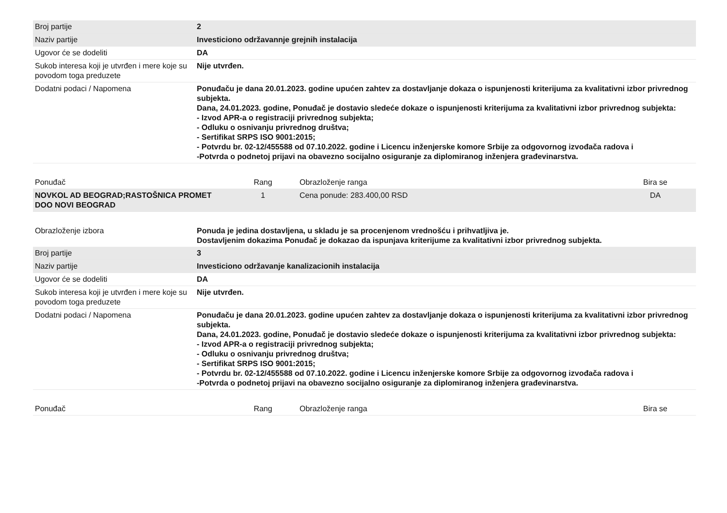| Broj partije | 2 |
| Naziv partije | Investiciono održavannje grejnih instalacija |
| Ugovor će se dodeliti | DA |
| Sukob interesa koji je utvrđen i mere koje su povodom toga preduzete | Nije utvrđen. |
| Dodatni podaci / Napomena | Ponuđaču je dana 20.01.2023. godine upućen zahtev za dostavljanje dokaza o ispunjenosti kriterijuma za kvalitativni izbor privrednog subjekta. Dana, 24.01.2023. godine, Ponuđač je dostavio sledeće dokaze o ispunjenosti kriterijuma za kvalitativni izbor privrednog subjekta: - Izvod APR-a o registraciji privrednog subjekta; - Odluku o osnivanju privrednog društva; - Sertifikat SRPS ISO 9001:2015; - Potvrdu br. 02-12/455588 od 07.10.2022. godine i Licencu inženjerske komore Srbije za odgovornog izvođača radova i -Potvrda o podnetoj prijavi na obavezno socijalno osiguranje za diplomiranog inženjera građevinarstva. |
| Ponuđač | Rang | Obrazloženje ranga | Bira se |
| NOVKOL AD BEOGRAD;RASTOŠNICA PROMET DOO NOVI BEOGRAD | 1 | Cena ponude: 283.400,00 RSD | DA |
| Obrazloženje izbora | Ponuda je jedina dostavljena, u skladu je sa procenjenom vrednošću i prihvatljiva je. Dostavljenim dokazima Ponuđač je dokazao da ispunjava kriterijume za kvalitativni izbor privrednog subjekta. |
| Broj partije | 3 |
| Naziv partije | Investiciono održavanje kanalizacionih instalacija |
| Ugovor će se dodeliti | DA |
| Sukob interesa koji je utvrđen i mere koje su povodom toga preduzete | Nije utvrđen. |
| Dodatni podaci / Napomena | Ponuđaču je dana 20.01.2023. godine upućen zahtev za dostavljanje dokaza o ispunjenosti kriterijuma za kvalitativni izbor privrednog subjekta. Dana, 24.01.2023. godine, Ponuđač je dostavio sledeće dokaze o ispunjenosti kriterijuma za kvalitativni izbor privrednog subjekta: - Izvod APR-a o registraciji privrednog subjekta; - Odluku o osnivanju privrednog društva; - Sertifikat SRPS ISO 9001:2015; - Potvrdu br. 02-12/455588 od 07.10.2022. godine i Licencu inženjerske komore Srbije za odgovornog izvođača radova i -Potvrda o podnetoj prijavi na obavezno socijalno osiguranje za diplomiranog inženjera građevinarstva. |
| Ponuđač | Rang | Obrazloženje ranga | Bira se |